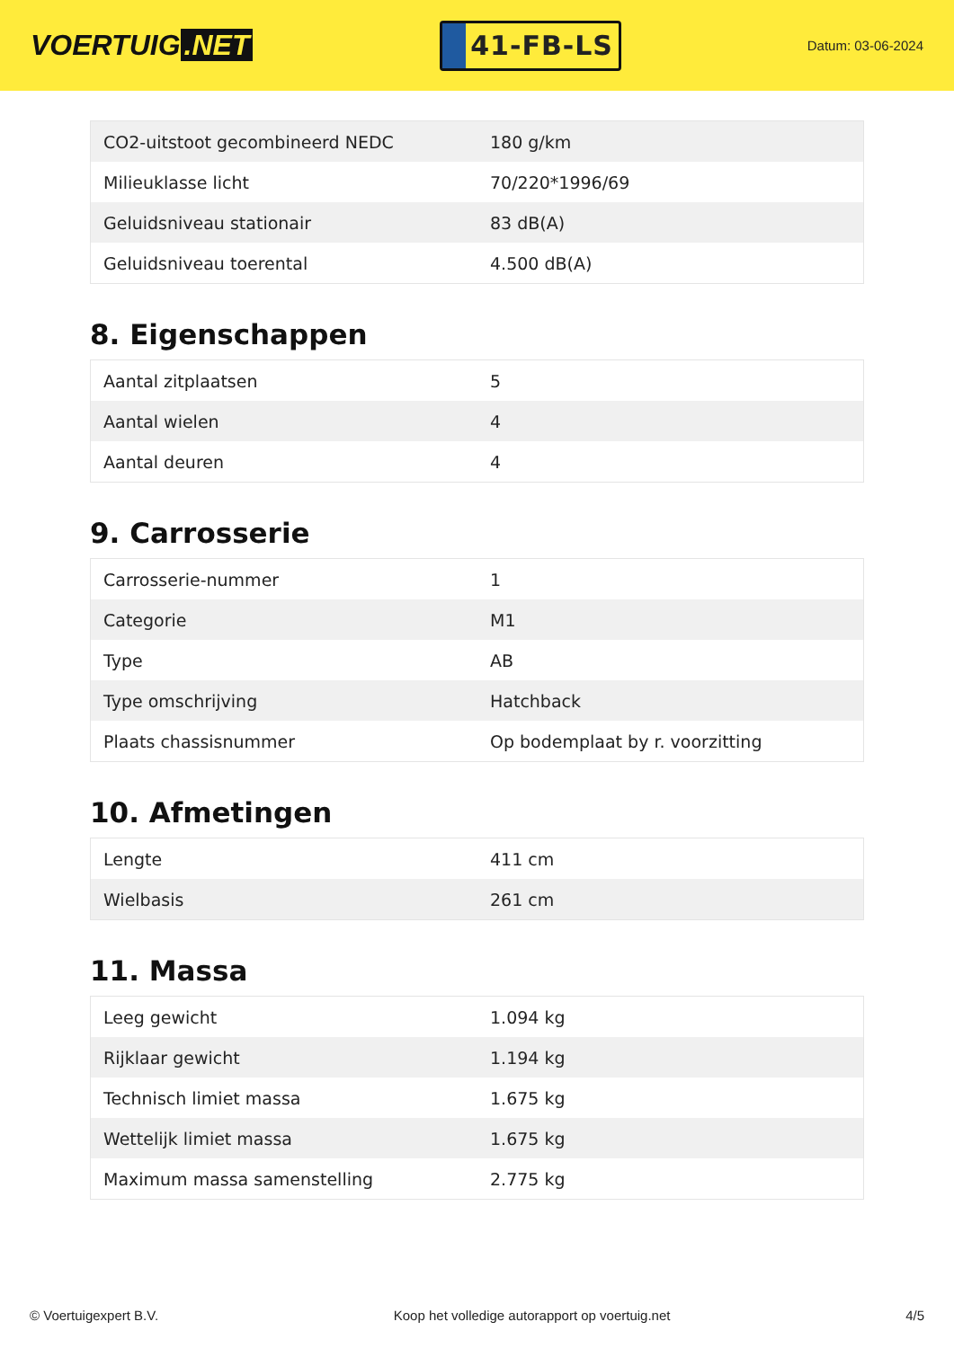VOERTUIG.NET
41-FB-LS
Datum: 03-06-2024
| CO2-uitstoot gecombineerd NEDC | 180 g/km |
| Milieuklasse licht | 70/220*1996/69 |
| Geluidsniveau stationair | 83 dB(A) |
| Geluidsniveau toerental | 4.500 dB(A) |
8. Eigenschappen
| Aantal zitplaatsen | 5 |
| Aantal wielen | 4 |
| Aantal deuren | 4 |
9. Carrosserie
| Carrosserie-nummer | 1 |
| Categorie | M1 |
| Type | AB |
| Type omschrijving | Hatchback |
| Plaats chassisnummer | Op bodemplaat by r. voorzitting |
10. Afmetingen
| Lengte | 411 cm |
| Wielbasis | 261 cm |
11. Massa
| Leeg gewicht | 1.094 kg |
| Rijklaar gewicht | 1.194 kg |
| Technisch limiet massa | 1.675 kg |
| Wettelijk limiet massa | 1.675 kg |
| Maximum massa samenstelling | 2.775 kg |
© Voertuigexpert B.V. Koop het volledige autorapport op voertuig.net 4/5